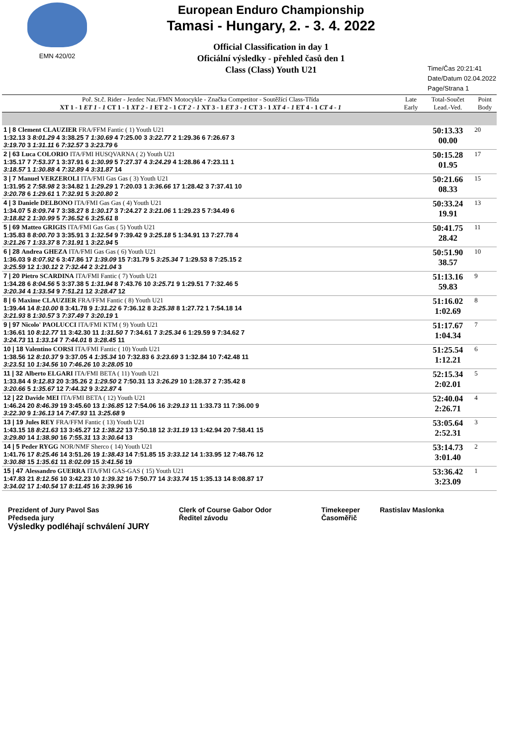EMN 420/02
European Enduro Championship
Tamasi - Hungary, 2. - 3. 4. 2022
Official Classification in day 1
Oficiální výsledky - přehled časů den 1
Class (Class) Youth U21
Time/Čas 20:21:41
Date/Datum 02.04.2022
Page/Strana 1
| Poř. St.č. Rider - Jezdec Nat./FMN Motocykle - Značka Competitor - Soutěžící Class-Třída XT 1 - 1 ET 1 - 1 CT 1 - 1 XT 2 - 1 ET 2 - 1 CT 2 - 1 XT 3 - 1 ET 3 - 1 CT 3 - 1 XT 4 - 1 ET 4 - 1 CT 4 - 1 | Late Early | Total-Součet Lead.-Ved. | Point Body |
| --- | --- | --- | --- |
| 1 / 8 Clement CLAUZIER FRA/FFM Fantic ( 1) Youth U21 1:32.13 3 8:01.29 4 3:38.25 7 1:30.69 4 7:25.00 3 3:22.77 2 1:29.36 6 7:26.67 3 3:19.70 3 1:31.11 6 7:32.57 3 3:23.79 6 | | 50:13.33 00.00 | 20 |
| 2 / 63 Luca COLORIO ITA/FMI HUSQVARNA ( 2) Youth U21 1:35.17 7 7:53.37 1 3:37.91 6 1:30.99 5 7:27.37 4 3:24.29 4 1:28.86 4 7:23.11 1 3:18.57 1 1:30.88 4 7:32.89 4 3:31.87 14 | | 50:15.28 01.95 | 17 |
| 3 / 7 Manuel VERZEROLI ITA/FMI Gas Gas ( 3) Youth U21 1:31.95 2 7:58.98 2 3:34.82 1 1:29.29 1 7:20.03 1 3:36.66 17 1:28.42 3 7:37.41 10 3:20.78 6 1:29.61 1 7:32.91 5 3:20.80 2 | | 50:21.66 08.33 | 15 |
| 4 / 3 Daniele DELBONO ITA/FMI Gas Gas ( 4) Youth U21 1:34.07 5 8:09.74 7 3:38.27 8 1:30.17 3 7:24.27 2 3:21.06 1 1:29.23 5 7:34.49 6 3:18.82 2 1:30.99 5 7:36.52 6 3:25.61 8 | | 50:33.24 19.91 | 13 |
| 5 / 69 Matteo GRIGIS ITA/FMI Gas Gas ( 5) Youth U21 1:35.83 8 8:00.70 3 3:35.91 3 1:32.54 9 7:39.42 9 3:25.18 5 1:34.91 13 7:27.78 4 3:21.26 7 1:33.37 8 7:31.91 1 3:22.94 5 | | 50:41.75 28.42 | 11 |
| 6 / 28 Andrea GHEZA ITA/FMI Gas Gas ( 6) Youth U21 1:36.03 9 8:07.92 6 3:47.86 17 1:39.09 15 7:31.79 5 3:25.34 7 1:29.53 8 7:25.15 2 3:25.59 12 1:30.12 2 7:32.44 2 3:21.04 3 | | 50:51.90 38.57 | 10 |
| 7 / 20 Pietro SCARDINA ITA/FMI Fantic ( 7) Youth U21 1:34.28 6 8:04.56 5 3:37.38 5 1:31.94 8 7:43.76 10 3:25.71 9 1:29.51 7 7:32.46 5 3:20.34 4 1:33.54 9 7:51.21 12 3:28.47 12 | | 51:13.16 59.83 | 9 |
| 8 / 6 Maxime CLAUZIER FRA/FFM Fantic ( 8) Youth U21 1:39.44 14 8:10.00 8 3:41.78 9 1:31.22 6 7:36.12 8 3:25.38 8 1:27.72 1 7:54.18 14 3:21.93 8 1:30.57 3 7:37.49 7 3:20.19 1 | | 51:16.02 1:02.69 | 8 |
| 9 / 97 Nicolo' PAOLUCCI ITA/FMI KTM ( 9) Youth U21 1:36.61 10 8:12.77 11 3:42.30 11 1:31.50 7 7:34.61 7 3:25.34 6 1:29.59 9 7:34.62 7 3:24.73 11 1:33.14 7 7:44.01 8 3:28.45 11 | | 51:17.67 1:04.34 | 7 |
| 10 / 18 Valentino CORSI ITA/FMI Fantic ( 10) Youth U21 1:38.56 12 8:10.37 9 3:37.05 4 1:35.34 10 7:32.83 6 3:23.69 3 1:32.84 10 7:42.48 11 3:23.51 10 1:34.56 10 7:46.26 10 3:28.05 10 | | 51:25.54 1:12.21 | 6 |
| 11 / 32 Alberto ELGARI ITA/FMI BETA ( 11) Youth U21 1:33.84 4 9:12.83 20 3:35.26 2 1:29.50 2 7:50.31 13 3:26.29 10 1:28.37 2 7:35.42 8 3:20.66 5 1:35.67 12 7:44.32 9 3:22.87 4 | | 52:15.34 2:02.01 | 5 |
| 12 / 22 Davide MEI ITA/FMI BETA ( 12) Youth U21 1:46.24 20 8:46.39 19 3:45.60 13 1:36.85 12 7:54.06 16 3:29.13 11 1:33.73 11 7:36.00 9 3:22.30 9 1:36.13 14 7:47.93 11 3:25.68 9 | | 52:40.04 2:26.71 | 4 |
| 13 / 19 Jules REY FRA/FFM Fantic ( 13) Youth U21 1:43.15 18 8:21.63 13 3:45.27 12 1:38.22 13 7:50.18 12 3:31.19 13 1:42.94 20 7:58.41 15 3:29.80 14 1:38.90 16 7:55.31 13 3:30.64 13 | | 53:05.64 2:52.31 | 3 |
| 14 / 5 Peder RYGG NOR/NMF Sherco ( 14) Youth U21 1:41.76 17 8:25.46 14 3:51.26 19 1:38.43 14 7:51.85 15 3:33.12 14 1:33.95 12 7:48.76 12 3:30.88 15 1:35.61 11 8:02.09 15 3:41.56 19 | | 53:14.73 3:01.40 | 2 |
| 15 / 47 Alessandro GUERRA ITA/FMI GAS-GAS ( 15) Youth U21 1:47.83 21 8:12.56 10 3:42.23 10 1:39.32 16 7:50.77 14 3:33.74 15 1:35.13 14 8:08.87 17 3:34.02 17 1:40.54 17 8:11.45 16 3:39.96 16 | | 53:36.42 3:23.09 | 1 |
Prezident of Jury Pavol Sas
Předseda jury
Clerk of Course Gabor Odor
Ředitel závodu
Timekeeper
Časoměřič
Rastislav Maslonka
Výsledky podléhají schválení JURY